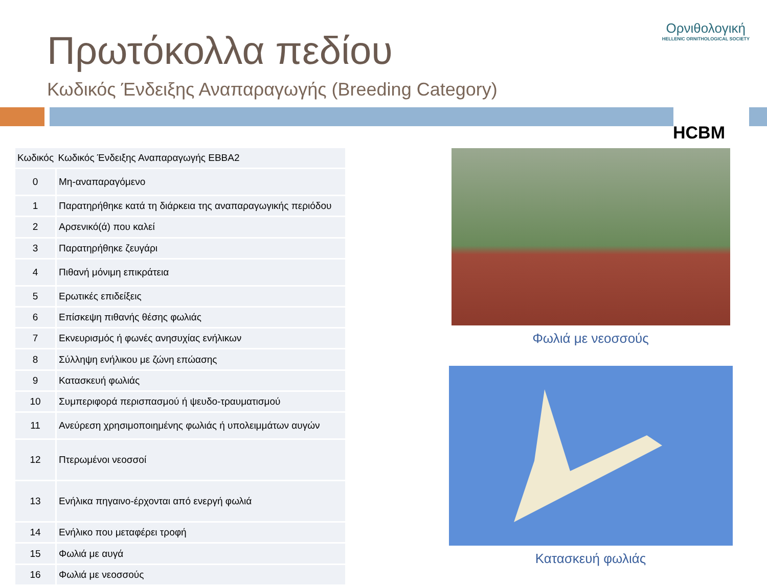Ορνιθολογική
HELLENIC ORNITHOLOGICAL SOCIETY
HCBM
Πρωτόκολλα πεδίου
Κωδικός Ένδειξης Αναπαραγωγής (Breeding Category)
| Κωδικός | Κωδικός Ένδειξης Αναπαραγωγής EBBA2 |
| --- | --- |
| 0 | Μη-αναπαραγόμενο |
| 1 | Παρατηρήθηκε κατά τη διάρκεια της αναπαραγωγικής περιόδου |
| 2 | Αρσενικό(ά) που καλεί |
| 3 | Παρατηρήθηκε ζευγάρι |
| 4 | Πιθανή μόνιμη επικράτεια |
| 5 | Ερωτικές επιδείξεις |
| 6 | Επίσκεψη πιθανής θέσης φωλιάς |
| 7 | Εκνευρισμός ή φωνές ανησυχίας ενήλικων |
| 8 | Σύλληψη ενήλικου με ζώνη επώασης |
| 9 | Κατασκευή φωλιάς |
| 10 | Συμπεριφορά περισπασμού ή ψευδο-τραυματισμού |
| 11 | Ανεύρεση χρησιμοποιημένης φωλιάς ή υπολειμμάτων αυγών |
| 12 | Πτερωμένοι νεοσσοί |
| 13 | Ενήλικα πηγαινο-έρχονται από ενεργή φωλιά |
| 14 | Ενήλικο που μεταφέρει τροφή |
| 15 | Φωλιά με αυγά |
| 16 | Φωλιά με νεοσσούς |
Φωλιά με νεοσσούς
Κατασκευή φωλιάς